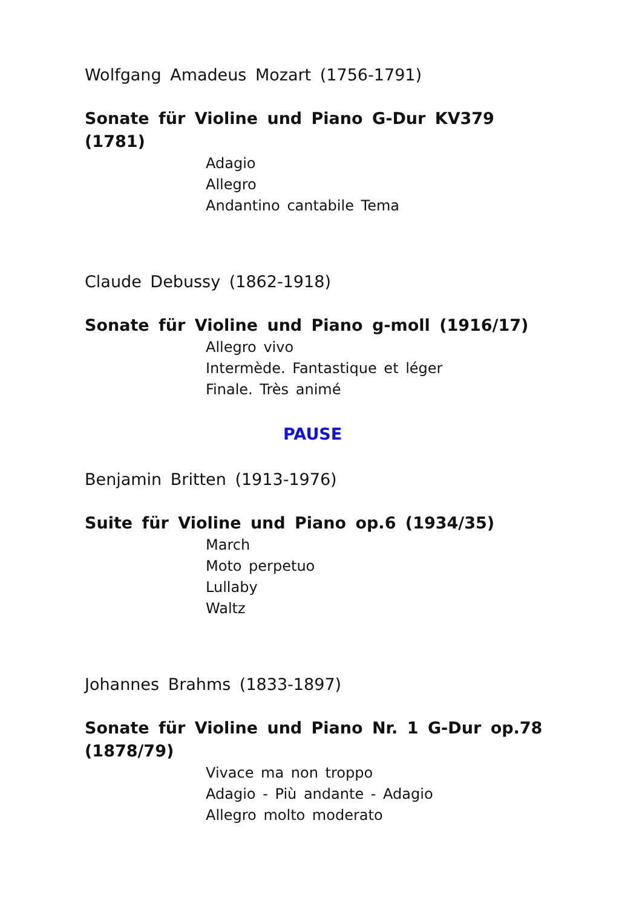Wolfgang Amadeus Mozart (1756-1791)
Sonate für Violine und Piano G-Dur KV379 (1781)
Adagio
Allegro
Andantino cantabile Tema
Claude Debussy (1862-1918)
Sonate für Violine und Piano g-moll (1916/17)
Allegro vivo
Intermède. Fantastique et léger
Finale. Très animé
PAUSE
Benjamin Britten (1913-1976)
Suite für Violine und Piano op.6 (1934/35)
March
Moto perpetuo
Lullaby
Waltz
Johannes Brahms (1833-1897)
Sonate für Violine und Piano Nr. 1 G-Dur op.78 (1878/79)
Vivace ma non troppo
Adagio - Più andante - Adagio
Allegro molto moderato